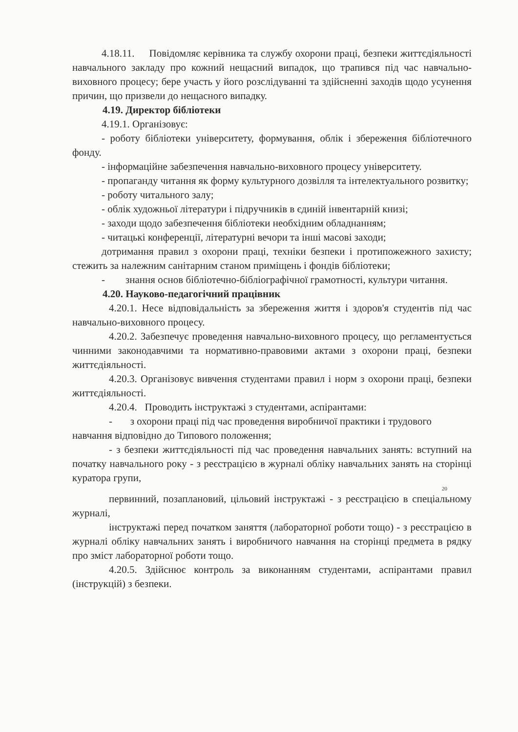4.18.11. Повідомляє керівника та службу охорони праці, безпеки життєдіяльності навчального закладу про кожний нещасний випадок, що трапився під час навчально-виховного процесу; бере участь у його розслідуванні та здійсненні заходів щодо усунення причин, що призвели до нещасного випадку.
4.19. Директор бібліотеки
4.19.1. Організовує:
- роботу бібліотеки університету, формування, облік і збереження бібліотечного фонду.
- інформаційне забезпечення навчально-виховного процесу університету.
- пропаганду читання як форму культурного дозвілля та інтелектуального розвитку;
- роботу читального залу;
- облік художньої літератури і підручників в єдиній інвентарній книзі;
- заходи щодо забезпечення бібліотеки необхідним обладнанням;
- читацькі конференції, літературні вечори та інші масові заходи;
дотримання правил з охорони праці, техніки безпеки і протипожежного захисту; стежить за належним санітарним станом приміщень і фондів бібліотеки;
- знання основ бібліотечно-бібліографічної грамотності, культури читання.
4.20. Науково-педагогічний працівник
4.20.1. Несе відповідальність за збереження життя і здоров'я студентів під час навчально-виховного процесу.
4.20.2. Забезпечує проведення навчально-виховного процесу, що регламентується чинними законодавчими та нормативно-правовими актами з охорони праці, безпеки життєдіяльності.
4.20.3. Організовує вивчення студентами правил і норм з охорони праці, безпеки життєдіяльності.
4.20.4. Проводить інструктажі з студентами, аспірантами:
- з охорони праці під час проведення виробничої практики і трудового
навчання відповідно до Типового положення;
- з безпеки життєдіяльності під час проведення навчальних занять: вступний на початку навчального року - з реєстрацією в журналі обліку навчальних занять на сторінці куратора групи,
20
первинний, позаплановий, цільовий інструктажі - з реєстрацією в спеціальному журналі,
інструктажі перед початком заняття (лабораторної роботи тощо) - з реєстрацією в журналі обліку навчальних занять і виробничого навчання на сторінці предмета в рядку про зміст лабораторної роботи тощо.
4.20.5. Здійснює контроль за виконанням студентами, аспірантами правил (інструкцій) з безпеки.